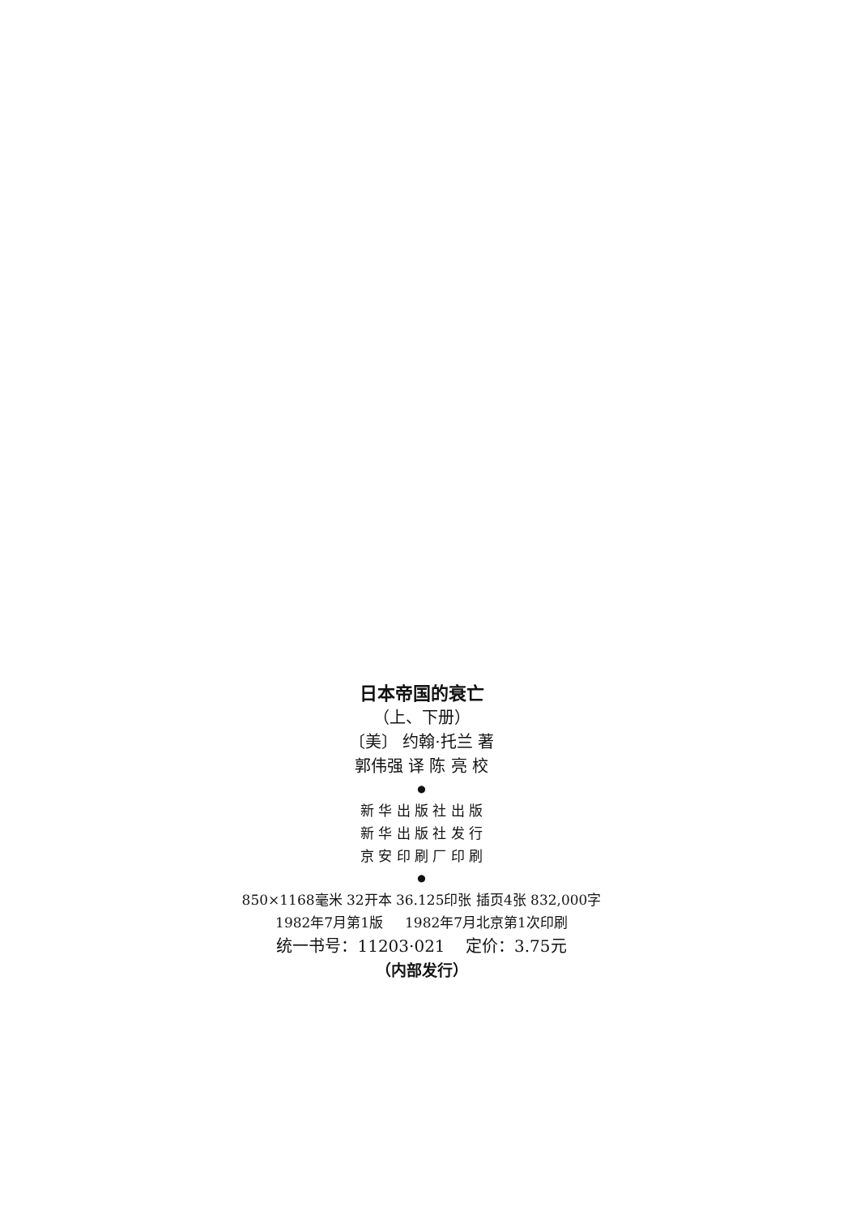日本帝国的衰亡
（上、下册）
〔美〕 约翰·托兰 著
郭伟强 译 陈 亮 校
●
新 华 出 版 社 出 版
新 华 出 版 社 发 行
京 安 印 刷 厂 印 刷
●
850×1168毫米 32开本 36.125印张 插页4张 832,000字
1982年7月第1版 1982年7月北京第1次印刷
统一书号：11203·021 定价：3.75元
（内部发行）